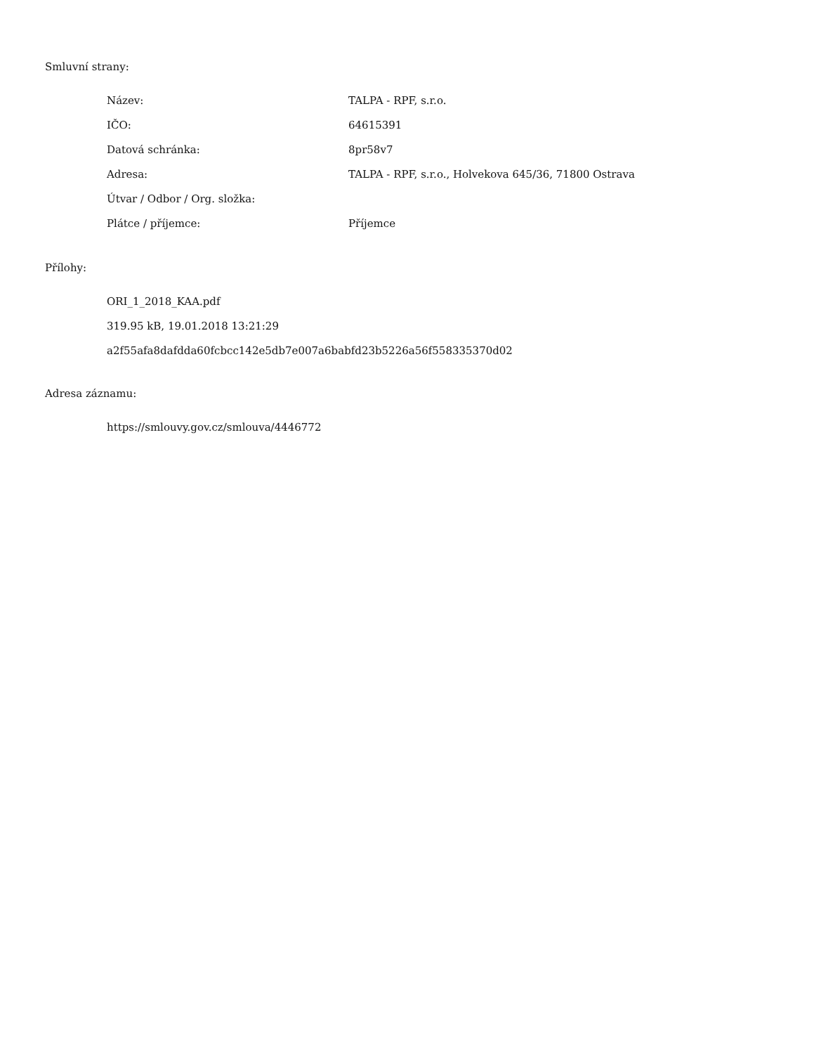Smluvní strany:
| Název: | TALPA - RPF, s.r.o. |
| IČO: | 64615391 |
| Datová schránka: | 8pr58v7 |
| Adresa: | TALPA - RPF, s.r.o., Holvekova 645/36, 71800 Ostrava |
| Útvar / Odbor / Org. složka: | |
| Plátce / příjemce: | Příjemce |
Přílohy:
ORI_1_2018_KAA.pdf
319.95 kB, 19.01.2018 13:21:29
a2f55afa8dafdda60fcbcc142e5db7e007a6babfd23b5226a56f558335370d02
Adresa záznamu:
https://smlouvy.gov.cz/smlouva/4446772